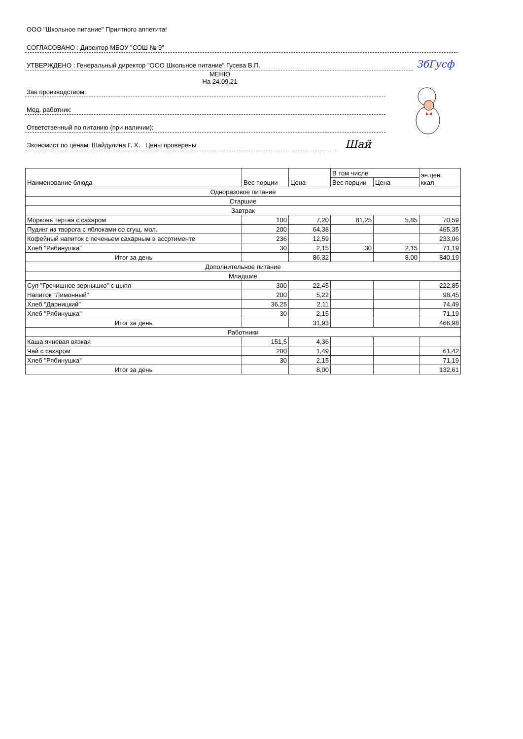ООО "Школьное питание" Приятного аппетита!
СОГЛАСОВАНО : Директор МБОУ "СОШ № 9"
УТВЕРЖДЕНО : Генеральный директор "ООО Школьное питание" Гусева В.П.
ЗбГусф
МЕНЮ
На 24.09.21
Зав производством:
Мед. работник:
Ответственный по питанию (при наличии):
Экономист по ценам: Шайдулина Г. Х. Цены проверены
Шай
| Наименование блюда | Вес порции | Цена | В том числе | | эн.цен. ккал |
| --- | --- | --- | --- | --- | --- |
| | | | Вес порции | Цена | |
| Одноразовое питание | | | | | |
| Старшие | | | | | |
| Завтрак | | | | | |
| Морковь тертая с сахаром | 100 | 7,20 | 81,25 | 5,85 | 70,59 |
| Пудинг из творога с яблоками со сгущ. мол. | 200 | 64,38 | | | 465,35 |
| Кофейный напиток с печеньем сахарным в ассртименте | 236 | 12,59 | | | 233,06 |
| Хлеб "Рябинушка" | 30 | 2,15 | 30 | 2,15 | 71,19 |
| Итог за день | | 86,32 | | 8,00 | 840,19 |
| Дополнительное питание | | | | | |
| Младшие | | | | | |
| Суп "Гречишное зернышко" с цыпл | 300 | 22,45 | | | 222,85 |
| Напиток "Лимонный" | 200 | 5,22 | | | 98,45 |
| Хлеб "Дарницкий" | 36,25 | 2,11 | | | 74,49 |
| Хлеб "Рябинушка" | 30 | 2,15 | | | 71,19 |
| Итог за день | | 31,93 | | | 466,98 |
| Работники | | | | | |
| Каша ячневая вязкая | 151,5 | 4,36 | | | |
| Чай с сахаром | 200 | 1,49 | | | 61,42 |
| Хлеб "Рябинушка" | 30 | 2,15 | | | 71,19 |
| Итог за день | | 8,00 | | | 132,61 |